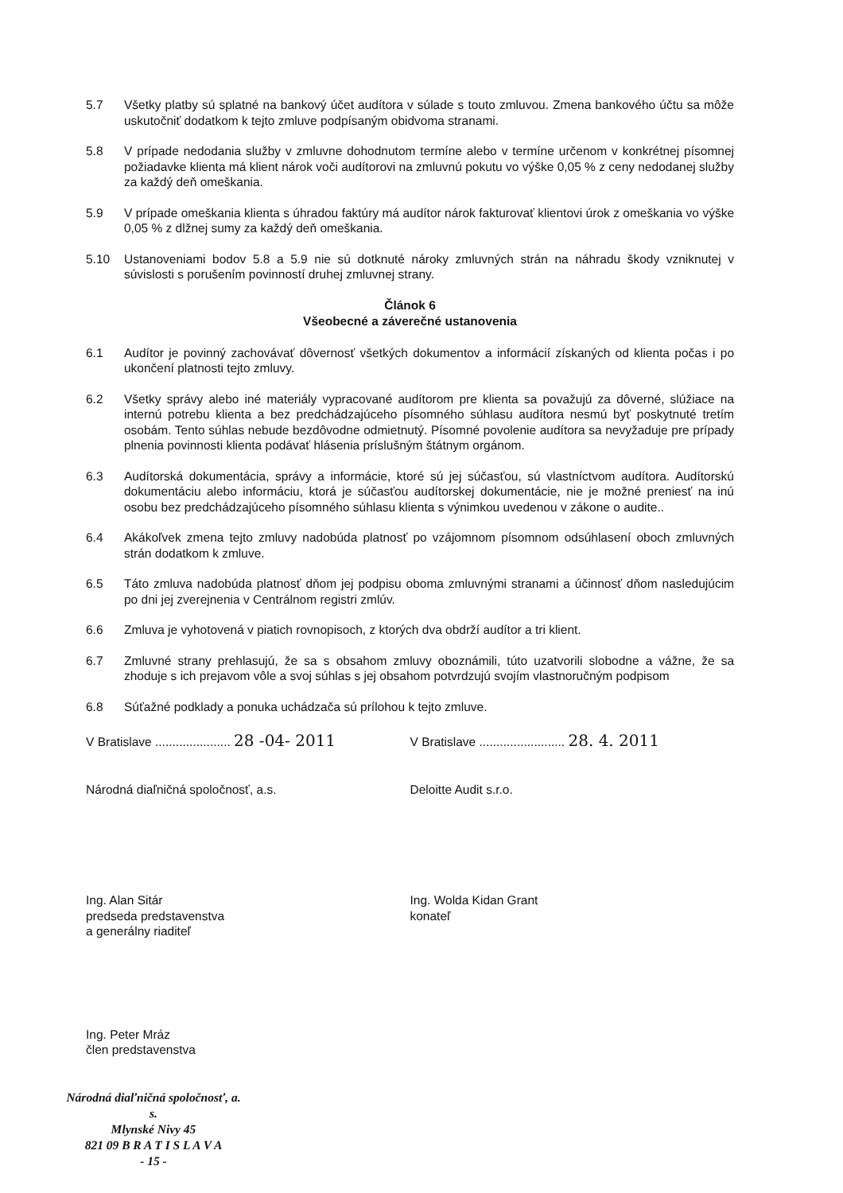5.7 Všetky platby sú splatné na bankový účet audítora v súlade s touto zmluvou. Zmena bankového účtu sa môže uskutočniť dodatkom k tejto zmluve podpísaným obidvoma stranami.
5.8 V prípade nedodania služby v zmluvne dohodnutom termíne alebo v termíne určenom v konkrétnej písomnej požiadavke klienta má klient nárok voči audítorovi na zmluvnú pokutu vo výške 0,05 % z ceny nedodanej služby za každý deň omeškania.
5.9 V prípade omeškania klienta s úhradou faktúry má audítor nárok fakturovať klientovi úrok z omeškania vo výške 0,05 % z dlžnej sumy za každý deň omeškania.
5.10 Ustanoveniami bodov 5.8 a 5.9 nie sú dotknuté nároky zmluvných strán na náhradu škody vzniknutej v súvislosti s porušením povinností druhej zmluvnej strany.
Článok 6
Všeobecné a záverečné ustanovenia
6.1 Audítor je povinný zachovávať dôvernosť všetkých dokumentov a informácií získaných od klienta počas i po ukončení platnosti tejto zmluvy.
6.2 Všetky správy alebo iné materiály vypracované audítorom pre klienta sa považujú za dôverné, slúžiace na internú potrebu klienta a bez predchádzajúceho písomného súhlasu audítora nesmú byť poskytnuté tretím osobám. Tento súhlas nebude bezdôvodne odmietnutý. Písomné povolenie audítora sa nevyžaduje pre prípady plnenia povinnosti klienta podávať hlásenia príslušným štátnym orgánom.
6.3 Audítorská dokumentácia, správy a informácie, ktoré sú jej súčasťou, sú vlastníctvom audítora. Audítorskú dokumentáciu alebo informáciu, ktorá je súčasťou audítorskej dokumentácie, nie je možné preniesť na inú osobu bez predchádzajúceho písomného súhlasu klienta s výnimkou uvedenou v zákone o audite..
6.4 Akákoľvek zmena tejto zmluvy nadobúda platnosť po vzájomnom písomnom odsúhlasení oboch zmluvných strán dodatkom k zmluve.
6.5 Táto zmluva nadobúda platnosť dňom jej podpisu oboma zmluvnými stranami a účinnosť dňom nasledujúcim po dni jej zverejnenia v Centrálnom registri zmlúv.
6.6 Zmluva je vyhotovená v piatich rovnopisoch, z ktorých dva obdrží audítor a tri klient.
6.7 Zmluvné strany prehlasujú, že sa s obsahom zmluvy oboznámili, túto uzatvorili slobodne a vážne, že sa zhoduje s ich prejavom vôle a svoj súhlas s jej obsahom potvrdzujú svojím vlastnoručným podpisom
6.8 Súťažné podklady a ponuka uchádzača sú prílohou k tejto zmluve.
V Bratislave ...................... 28 -04- 2011
V Bratislave ......................... 28. 4. 2011
Národná diaľničná spoločnosť, a.s. Deloitte Audit s.r.o.
Ing. Alan Sitár
predseda predstavenstva
a generálny riaditeľ
Ing. Wolda Kidan Grant
konateľ
Ing. Peter Mráz
člen predstavenstva
Národná diaľničná spoločnosť, a. s.
Mlynské Nivy 45
821 09 B R A T I S L A V A
- 15 -